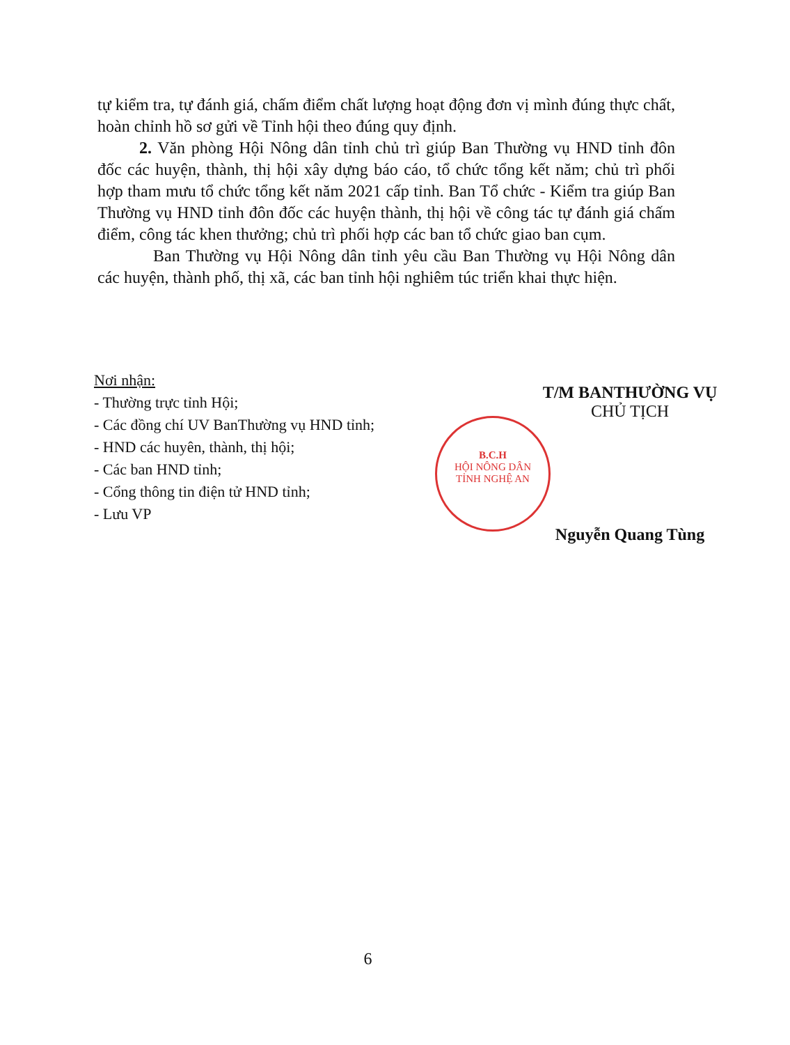tự kiểm tra, tự đánh giá, chấm điểm chất lượng hoạt động đơn vị mình đúng thực chất, hoàn chỉnh hồ sơ gửi về Tỉnh hội theo đúng quy định.
2. Văn phòng Hội Nông dân tỉnh chủ trì giúp Ban Thường vụ HND tỉnh đôn đốc các huyện, thành, thị hội xây dựng báo cáo, tổ chức tổng kết năm; chủ trì phối hợp tham mưu tổ chức tổng kết năm 2021 cấp tỉnh. Ban Tổ chức - Kiểm tra giúp Ban Thường vụ HND tỉnh đôn đốc các huyện thành, thị hội về công tác tự đánh giá chấm điểm, công tác khen thưởng; chủ trì phối hợp các ban tổ chức giao ban cụm.
Ban Thường vụ Hội Nông dân tỉnh yêu cầu Ban Thường vụ Hội Nông dân các huyện, thành phố, thị xã, các ban tỉnh hội nghiêm túc triển khai thực hiện.
B.C.H
HỘI NÔNG DÂN
TỈNH NGHỆ AN
Nơi nhận:
- Thường trực tỉnh Hội;
- Các đồng chí UV BanThường vụ HND tỉnh;
- HND các huyên, thành, thị hội;
- Các ban HND tỉnh;
- Cổng thông tin điện tử HND tỉnh;
- Lưu VP
T/M BANTHƯỜNG VỤ
CHỦ TỊCH
Nguyễn Quang Tùng
6